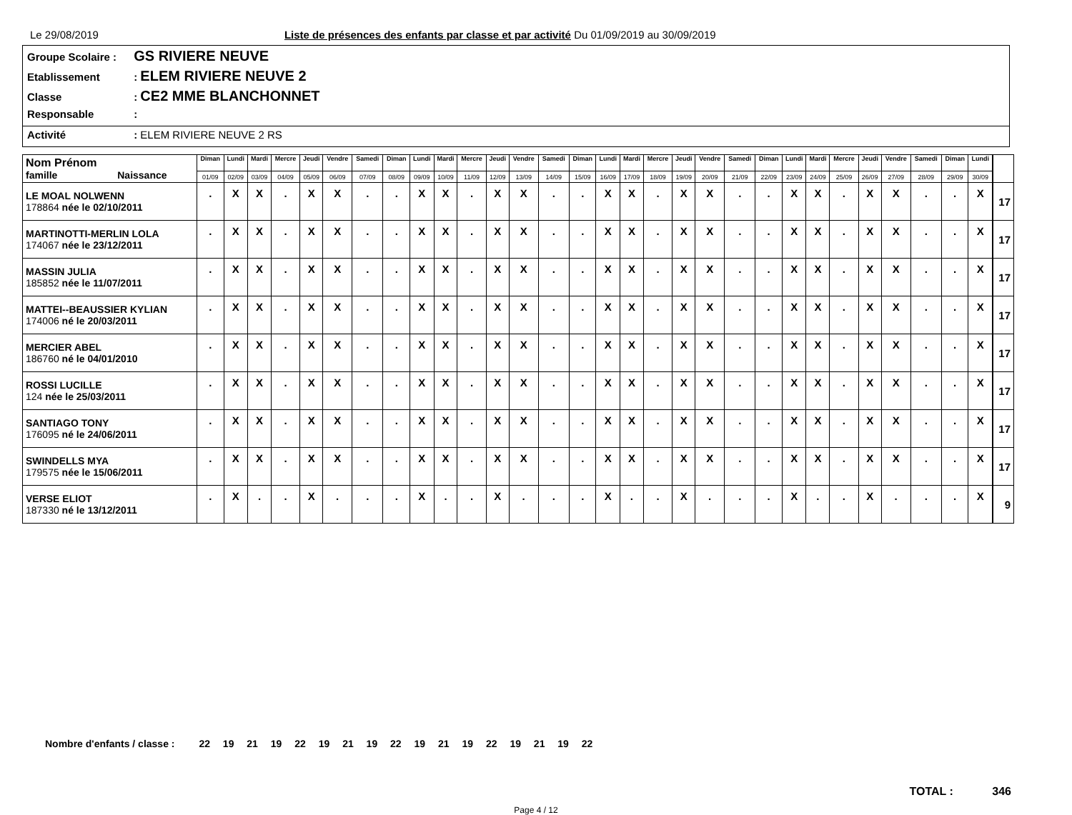Le 29/08/2019 Liste de présences des enfants par classe et par activité Du 01/09/2019 au 30/09/2019
Groupe Scolaire : GS RIVIERE NEUVE
Etablissement : ELEM RIVIERE NEUVE 2
Classe : CE2 MME BLANCHONNET
Responsable :
Activité : ELEM RIVIERE NEUVE 2 RS
| Nom Prénom famille Naissance | Diman | Lundi | Mardi | Mercre | Jeudi | Vendre | Samedi | Diman | Lundi | Mardi | Mercre | Jeudi | Vendre | Samedi | Diman | Lundi | Mardi | Mercre | Jeudi | Vendre | Samedi | Diman | Lundi | Mardi | Mercre | Jeudi | Vendre | Samedi | Diman | Lundi | | |
| --- | --- | --- | --- | --- | --- | --- | --- | --- | --- | --- | --- | --- | --- | --- | --- | --- | --- | --- | --- | --- | --- | --- | --- | --- | --- | --- | --- | --- | --- | --- | --- | --- |
| | 01/09 | 02/09 | 03/09 | 04/09 | 05/09 | 06/09 | 07/09 | 08/09 | 09/09 | 10/09 | 11/09 | 12/09 | 13/09 | 14/09 | 15/09 | 16/09 | 17/09 | 18/09 | 19/09 | 20/09 | 21/09 | 22/09 | 23/09 | 24/09 | 25/09 | 26/09 | 27/09 | 28/09 | 29/09 | 30/09 | | |
| LE MOAL NOLWENN 178864 née le 02/10/2011 | . | X | X | . | X | X | . | . | X | X | . | X | X | . | . | X | X | . | X | X | . | . | X | X | . | X | X | . | . | X | | 17 |
| MARTINOTTI-MERLIN LOLA 174067 née le 23/12/2011 | . | X | X | . | X | X | . | . | X | X | . | X | X | . | . | X | X | . | X | X | . | . | X | X | . | X | X | . | . | X | | 17 |
| MASSIN JULIA 185852 née le 11/07/2011 | . | X | X | . | X | X | . | . | X | X | . | X | X | . | . | X | X | . | X | X | . | . | X | X | . | X | X | . | . | X | | 17 |
| MATTEI--BEAUSSIER KYLIAN 174006 né le 20/03/2011 | . | X | X | . | X | X | . | . | X | X | . | X | X | . | . | X | X | . | X | X | . | . | X | X | . | X | X | . | . | X | | 17 |
| MERCIER ABEL 186760 né le 04/01/2010 | . | X | X | . | X | X | . | . | X | X | . | X | X | . | . | X | X | . | X | X | . | . | X | X | . | X | X | . | . | X | | 17 |
| ROSSI LUCILLE 124 née le 25/03/2011 | . | X | X | . | X | X | . | . | X | X | . | X | X | . | . | X | X | . | X | X | . | . | X | X | . | X | X | . | . | X | | 17 |
| SANTIAGO TONY 176095 né le 24/06/2011 | . | X | X | . | X | X | . | . | X | X | . | X | X | . | . | X | X | . | X | X | . | . | X | X | . | X | X | . | . | X | | 17 |
| SWINDELLS MYA 179575 née le 15/06/2011 | . | X | X | . | X | X | . | . | X | X | . | X | X | . | . | X | X | . | X | X | . | . | X | X | . | X | X | . | . | X | | 17 |
| VERSE ELIOT 187330 né le 13/12/2011 | . | X | . | . | X | . | . | . | X | . | . | X | . | . | . | X | . | . | X | . | . | . | X | . | . | X | . | . | . | X | | 9 |
Nombre d'enfants / classe : 22 19 21 19 22 19 21 19 22 19 21 19 22 19 21 19 22
TOTAL : 346
Page 4 / 12